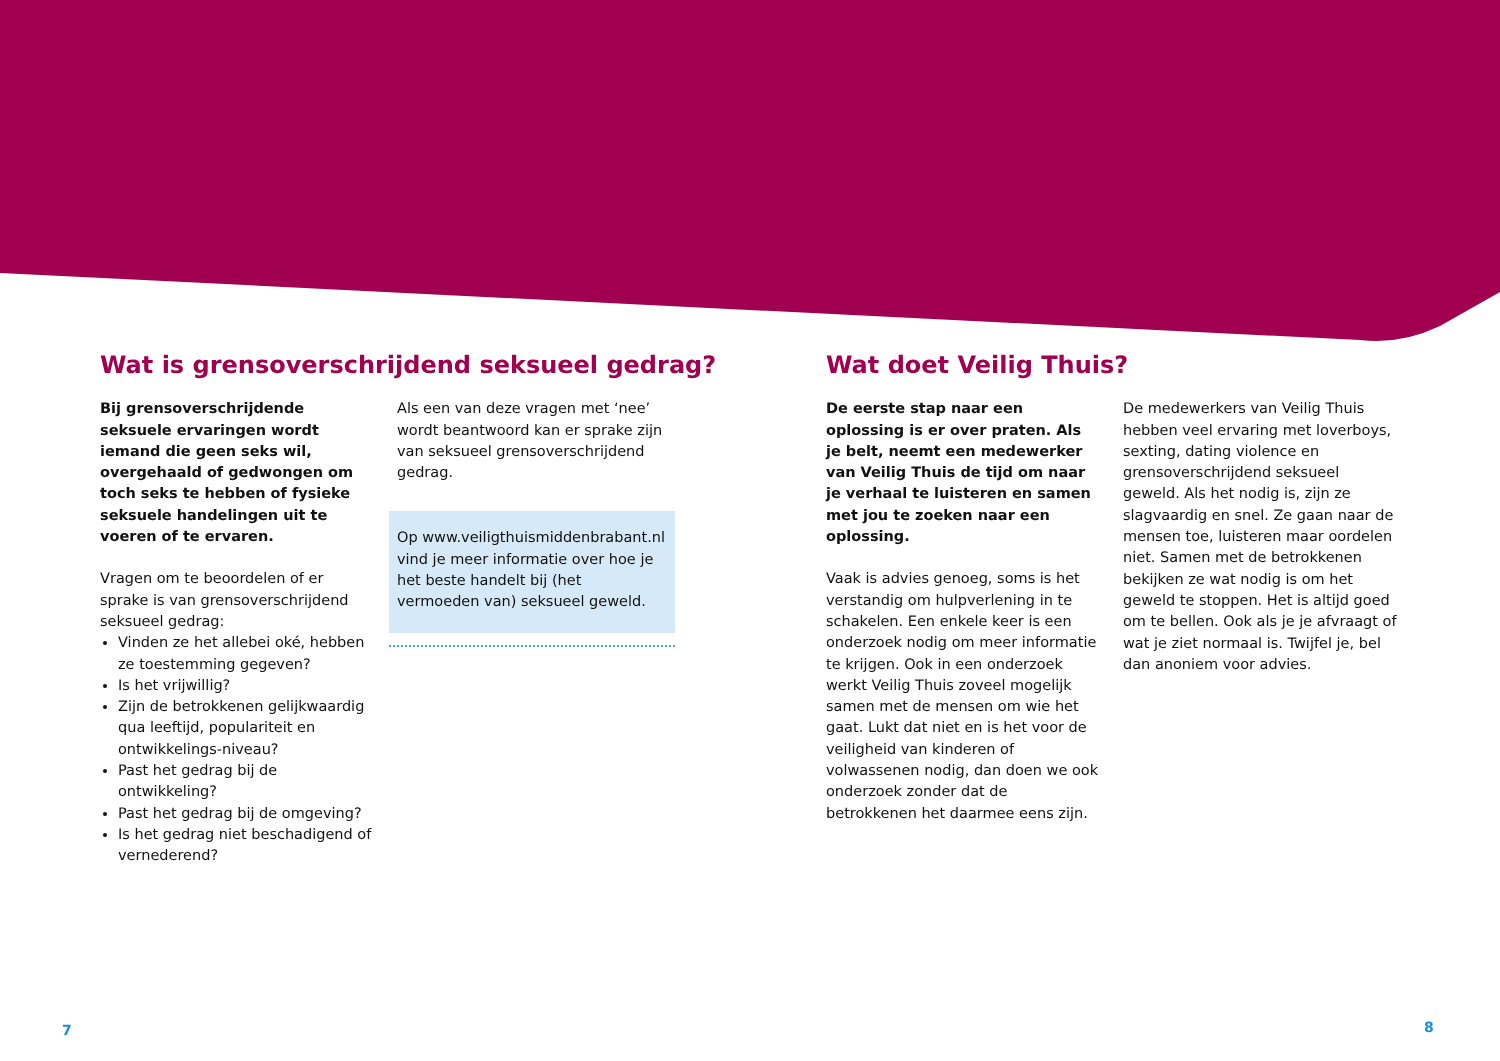Wat is grensoverschrijdend seksueel gedrag?
Bij grensoverschrijdende seksuele ervaringen wordt iemand die geen seks wil, overgehaald of gedwongen om toch seks te hebben of fysieke seksuele handelingen uit te voeren of te ervaren.
Vragen om te beoordelen of er sprake is van grensoverschrijdend seksueel gedrag:
Vinden ze het allebei oké, hebben ze toestemming gegeven?
Is het vrijwillig?
Zijn de betrokkenen gelijkwaardig qua leeftijd, populariteit en ontwikkelings-niveau?
Past het gedrag bij de ontwikkeling?
Past het gedrag bij de omgeving?
Is het gedrag niet beschadigend of vernederend?
Als een van deze vragen met ‘nee’ wordt beantwoord kan er sprake zijn van seksueel grensoverschrijdend gedrag.
Op www.veiligthuismiddenbrabant.nl vind je meer informatie over hoe je het beste handelt bij (het vermoeden van) seksueel geweld.
Wat doet Veilig Thuis?
De eerste stap naar een oplossing is er over praten. Als je belt, neemt een medewerker van Veilig Thuis de tijd om naar je verhaal te luisteren en samen met jou te zoeken naar een oplossing.
Vaak is advies genoeg, soms is het verstandig om hulpverlening in te schakelen. Een enkele keer is een onderzoek nodig om meer informatie te krijgen. Ook in een onderzoek werkt Veilig Thuis zoveel mogelijk samen met de mensen om wie het gaat. Lukt dat niet en is het voor de veiligheid van kinderen of volwassenen nodig, dan doen we ook onderzoek zonder dat de betrokkenen het daarmee eens zijn.
De medewerkers van Veilig Thuis hebben veel ervaring met loverboys, sexting, dating violence en grensoverschrijdend seksueel geweld. Als het nodig is, zijn ze slagvaardig en snel. Ze gaan naar de mensen toe, luisteren maar oordelen niet. Samen met de betrokkenen bekijken ze wat nodig is om het geweld te stoppen. Het is altijd goed om te bellen. Ook als je je afvraagt of wat je ziet normaal is. Twijfel je, bel dan anoniem voor advies.
7 8